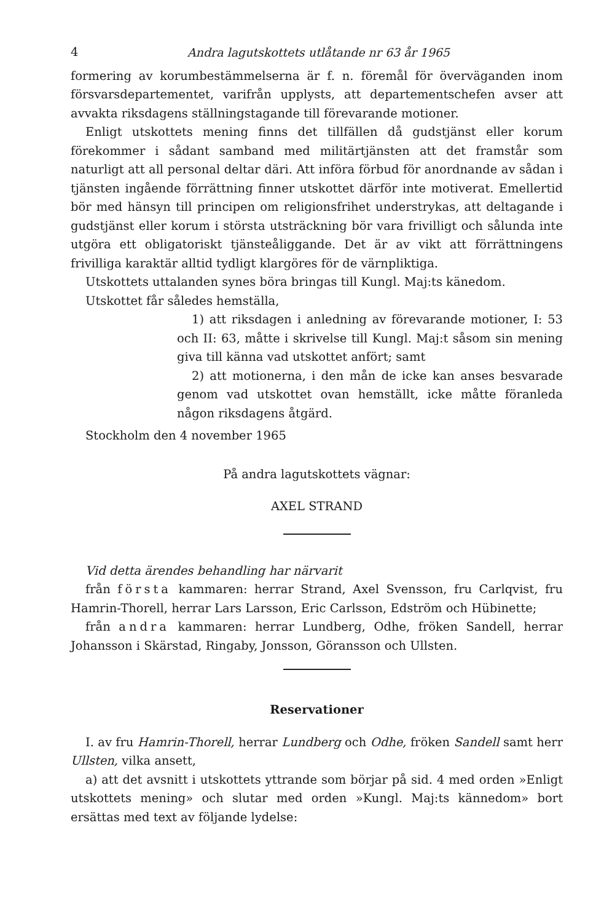4 Andra lagutskottets utlåtande nr 63 år 1965
formering av korumbestämmelserna är f. n. föremål för överväganden inom försvarsdepartementet, varifrån upplysts, att departementschefen avser att avvakta riksdagens ställningstagande till förevarande motioner.
Enligt utskottets mening finns det tillfällen då gudstjänst eller korum förekommer i sådant samband med militärtjänsten att det framstår som naturligt att all personal deltar däri. Att införa förbud för anordnande av sådan i tjänsten ingående förrättning finner utskottet därför inte motiverat. Emellertid bör med hänsyn till principen om religionsfrihet understrykas, att deltagande i gudstjänst eller korum i största utsträckning bör vara frivilligt och sålunda inte utgöra ett obligatoriskt tjänsteåliggande. Det är av vikt att förrättningens frivilliga karaktär alltid tydligt klargöres för de värnpliktiga.
Utskottets uttalanden synes böra bringas till Kungl. Maj:ts känedom.
Utskottet får således hemställa,
1) att riksdagen i anledning av förevarande motioner, I: 53 och II: 63, måtte i skrivelse till Kungl. Maj:t såsom sin mening giva till känna vad utskottet anfört; samt
2) att motionerna, i den mån de icke kan anses besvarade genom vad utskottet ovan hemställt, icke måtte föranleda någon riksdagens åtgärd.
Stockholm den 4 november 1965
På andra lagutskottets vägnar:
AXEL STRAND
Vid detta ärendes behandling har närvarit
från första kammaren: herrar Strand, Axel Svensson, fru Carlqvist, fru Hamrin-Thorell, herrar Lars Larsson, Eric Carlsson, Edström och Hübinette;
från andra kammaren: herrar Lundberg, Odhe, fröken Sandell, herrar Johansson i Skärstad, Ringaby, Jonsson, Göransson och Ullsten.
Reservationer
I. av fru Hamrin-Thorell, herrar Lundberg och Odhe, fröken Sandell samt herr Ullsten, vilka ansett,
a) att det avsnitt i utskottets yttrande som börjar på sid. 4 med orden »Enligt utskottets mening» och slutar med orden »Kungl. Maj:ts kännedom» bort ersättas med text av följande lydelse: